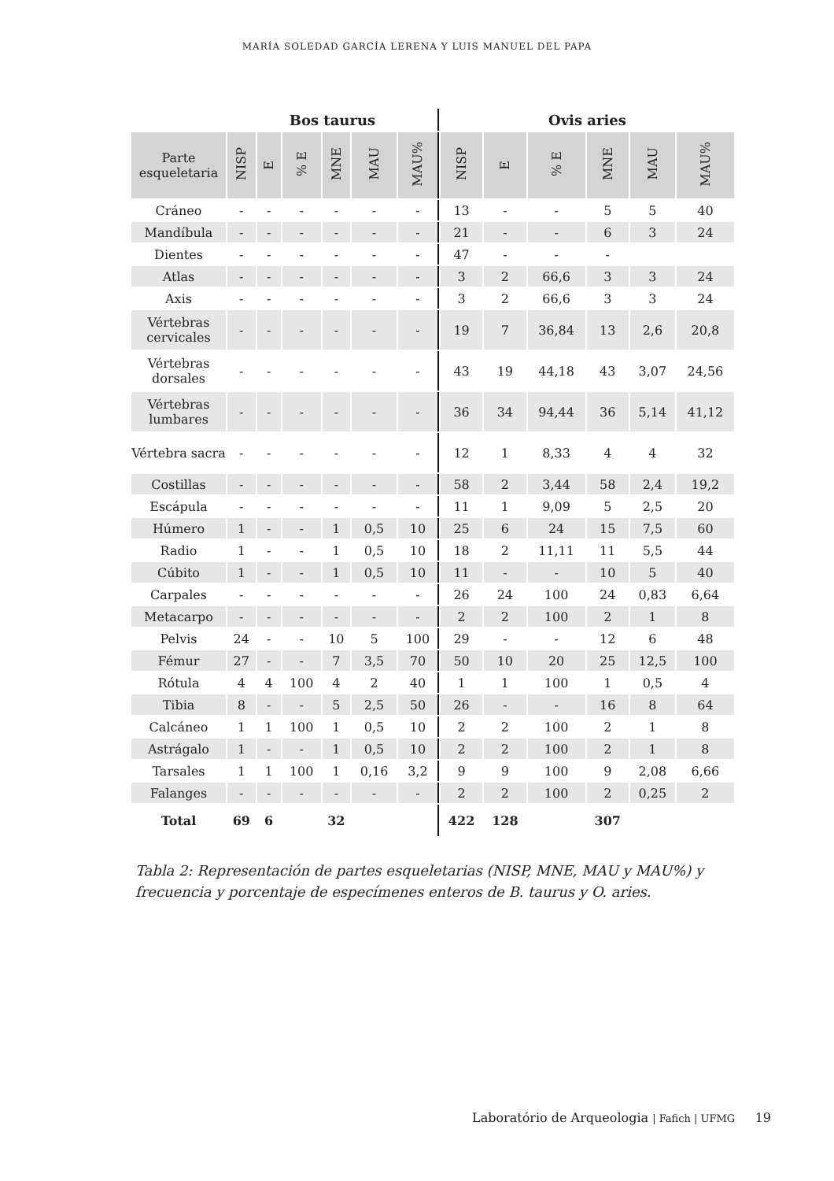MARÍA SOLEDAD GARCÍA LERENA Y LUIS MANUEL DEL PAPA
| | Bos taurus | | | | | | Ovis aries | | | | | |
| --- | --- | --- | --- | --- | --- | --- | --- | --- | --- | --- | --- | --- |
| Parte esqueletaria | NISP | E | % E | MNE | MAU | MAU% | NISP | E | % E | MNE | MAU | MAU% |
| Cráneo | - | - | - | - | - | - | 13 | - | - | 5 | 5 | 40 |
| Mandíbula | - | - | - | - | - | - | 21 | - | - | 6 | 3 | 24 |
| Dientes | - | - | - | - | - | - | 47 | - | - | - | | |
| Atlas | - | - | - | - | - | - | 3 | 2 | 66,6 | 3 | 3 | 24 |
| Axis | - | - | - | - | - | - | 3 | 2 | 66,6 | 3 | 3 | 24 |
| Vértebras cervicales | - | - | - | - | - | - | 19 | 7 | 36,84 | 13 | 2,6 | 20,8 |
| Vértebras dorsales | - | - | - | - | - | - | 43 | 19 | 44,18 | 43 | 3,07 | 24,56 |
| Vértebras lumbares | - | - | - | - | - | - | 36 | 34 | 94,44 | 36 | 5,14 | 41,12 |
| Vértebra sacra | - | - | - | - | - | - | 12 | 1 | 8,33 | 4 | 4 | 32 |
| Costillas | - | - | - | - | - | - | 58 | 2 | 3,44 | 58 | 2,4 | 19,2 |
| Escápula | - | - | - | - | - | - | 11 | 1 | 9,09 | 5 | 2,5 | 20 |
| Húmero | 1 | - | - | 1 | 0,5 | 10 | 25 | 6 | 24 | 15 | 7,5 | 60 |
| Radio | 1 | - | - | 1 | 0,5 | 10 | 18 | 2 | 11,11 | 11 | 5,5 | 44 |
| Cúbito | 1 | - | - | 1 | 0,5 | 10 | 11 | - | - | 10 | 5 | 40 |
| Carpales | - | - | - | - | - | - | 26 | 24 | 100 | 24 | 0,83 | 6,64 |
| Metacarpo | - | - | - | - | - | - | 2 | 2 | 100 | 2 | 1 | 8 |
| Pelvis | 24 | - | - | 10 | 5 | 100 | 29 | - | - | 12 | 6 | 48 |
| Fémur | 27 | - | - | 7 | 3,5 | 70 | 50 | 10 | 20 | 25 | 12,5 | 100 |
| Rótula | 4 | 4 | 100 | 4 | 2 | 40 | 1 | 1 | 100 | 1 | 0,5 | 4 |
| Tibia | 8 | - | - | 5 | 2,5 | 50 | 26 | - | - | 16 | 8 | 64 |
| Calcáneo | 1 | 1 | 100 | 1 | 0,5 | 10 | 2 | 2 | 100 | 2 | 1 | 8 |
| Astrágalo | 1 | - | - | 1 | 0,5 | 10 | 2 | 2 | 100 | 2 | 1 | 8 |
| Tarsales | 1 | 1 | 100 | 1 | 0,16 | 3,2 | 9 | 9 | 100 | 9 | 2,08 | 6,66 |
| Falanges | - | - | - | - | - | - | 2 | 2 | 100 | 2 | 0,25 | 2 |
| Total | 69 | 6 | | 32 | | | 422 | 128 | | 307 | | |
Tabla 2: Representación de partes esqueletarias (NISP, MNE, MAU y MAU%) y frecuencia y porcentaje de especímenes enteros de B. taurus y O. aries.
Laboratório de Arqueologia | Fafich | UFMG 19